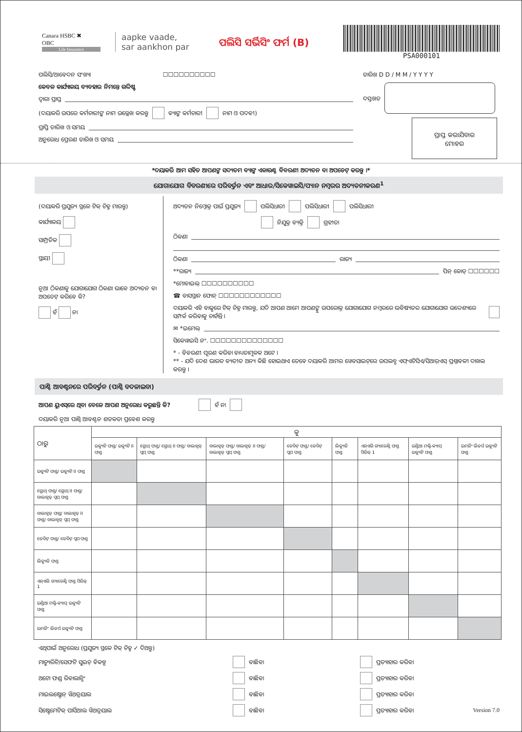Canara HSBC ✖
OBC
Life Insurance
aapke vaade,
sar aankhon par
ପଲିସି ସର୍ଭିସିଂ ଫର୍ମ (B)
PSA000101
ପଲିସି/ଆବେଦନ ସଂଖ୍ୟା ☐☐☐☐☐☐☐☐☐☐
କେବଳ କାର୍ଯ୍ୟାଳୟ ବ୍ୟବହାର ନିମନ୍ତେ ଉଦ୍ଦିଷ୍ଟ
ଦ୍ୱାରା ପ୍ରାପ୍ତ
(ଦୟାକରି ଉପରେ କର୍ମଚାରୀଙ୍କ ନାମ ଉଲ୍ଲେଖ କରନ୍ତୁ ବ୍ୟାଙ୍କ କର୍ମଚାରୀ ନାମ ଓ ପଦବୀ)
ପ୍ରାପ୍ତି ତାରିଖ ଓ ସମୟ
ଅନୁରୋଧ ପ୍ରେରଣ ତାରିଖ ଓ ସମୟ
ତାରିଖ D D / M M / Y Y Y Y
ଦସ୍ତଖତ
ପ୍ରାପ୍ତ କରାଯିବାର
ମୋହର
*ଦୟାକରି ଆମ ସହିତ ଆପଣଙ୍କ ସଦ୍ୟତମ ବ୍ୟାଙ୍କ ଏକାଉଣ୍ଟ ବିବରଣୀ ଅଦ୍ୟତନ ବା ଅପଡେଟ୍ କରନ୍ତୁ ।*
ଯୋଗାଯୋଗ ବିବରଣୀରେ ପରିବର୍ତ୍ତନ ଏବଂ ଆଧାର/ସିକେୱାଇସି/ପ୍ୟାନ ନମ୍ବରର ଅଦ୍ୟତନୀକରଣ<sup>1</sup>
(ଦୟାକରି ପ୍ରଯୁଜ୍ୟ ସ୍ଥଳେ ଟିକ୍ ଚିହ୍ନ ମାରନ୍ତୁ)
କାର୍ଯ୍ୟାଳୟ
ସାମ୍ପ୍ରତିକ
ସ୍ଥାୟୀ
ନୂଆ ଠିକଣାକୁ ଯୋଗାଯୋଗ ଠିକଣା ଭାବେ ଅଦ୍ୟତନ ବା ଅପଡେଟ୍ କରିବେ କି?
ହଁ ନା
ଅଦ୍ୟତନ ନିମ୍ନୋକ୍ତ ପାଇଁ ପ୍ରଯୁଜ୍ୟ ପଲିସିଧାରୀ ପଲିସିଧାରୀ ପଲିସିଧାରୀ
ନିଯୁକ୍ତ ବ୍ୟକ୍ତି ଗ୍ରହୀତା
ଠିକଣା
ଠିକଣା ରାଜ୍ୟ
**ରାଜ୍ୟ ପିନ୍ କୋଡ୍ ☐☐☐☐☐☐
*ମୋବାଇଲ୍ ☐☐☐☐☐☐☐☐☐☐
☎ ବାସସ୍ଥାନ ଫୋନ୍ ☐☐☐☐☐☐☐☐☐☐☐☐
ଦୟାକରି ଏହି ବାକ୍ସରେ ଟିକ୍ ଚିହ୍ନ ମାରନ୍ତୁ, ଯଦି ଆପଣ ଆମେ ଆପଣଙ୍କୁ ଉପରୋକ୍ତ ଯୋଗାଯୋଗ ନମ୍ବରରେ ଭବିଷ୍ୟତର ଯୋଗାଯୋଗ ଉଦ୍ଦେଶ୍ୟରେ ସମ୍ପର୍କ କରିବାକୁ ଚାହାଁନ୍ତି ।
✉ *ଇମେଲ୍
ସିକେୱାଇସି ନଂ. ☐☐☐☐☐☐☐☐☐☐☐☐☐☐
* - ବିବରଣୀ ପୂରଣ କରିବା ବାଧ୍ୟତାମୂଳକ ଅଟେ ।
** - ଯଦି ଦେଶ ଭାରତ ବ୍ୟତୀତ ଅନ୍ୟ କିଛି ହୋଇଥାଏ ତେବେ ଦୟାକରି ଆମର ୱେବସାଇଟ୍‌ରେ ଉପଲବ୍ଧ ଏଫ୍‌ଏଟିସିଏ/ସିଆର୍‌ଏସ୍ ପ୍ରଶ୍ନାବଳୀ ଦାଖଲ କରନ୍ତୁ ।
ପାଣ୍ଠି ଆବଣ୍ଟନରେ ପରିବର୍ତ୍ତନ (ପାଣ୍ଠି ବଦଳାଇବା)
ଆପଣ ୟୁଏସ୍‌ରେ ଥିବା ବେଳେ ଆପଣ ଅନୁରୋଧ କରୁଛନ୍ତି କି? ହଁ ନା
ଦୟାକରି ନୂଆ ପାଣ୍ଠି ଆବଣ୍ଟନ ଶତକଡା ପ୍ରବେଶ କରନ୍ତୁ
| ଠାରୁ | କୁ | | | | | | | |
| --- | --- | --- | --- | --- | --- | --- | --- | --- |
| | ଇକ୍ୟୁଟି ଫଣ୍ଡ/ ଇକ୍ୟୁଟି II ଫଣ୍ଡ | ଗ୍ରୋଥ୍ ଫଣ୍ଡ/ ଗ୍ରୋଥ୍ II ଫଣ୍ଡ/ ବାଲାନ୍ସଡ୍ ପ୍ଲସ୍ ଫଣ୍ଡ | ବାଲାନ୍ସଡ୍ ଫଣ୍ଡ/ ବାଲାନ୍ସଡ୍ II ଫଣ୍ଡ/ ବାଲାନ୍ସଡ୍ ପ୍ଲସ୍ ଫଣ୍ଡ | ଡେବିଟ୍ ଫଣ୍ଡ/ ଡେବିଟ୍ ପ୍ଲସ ଫଣ୍ଡ | ଲିକ୍ୟୁଡି ଫଣ୍ଡ | ଏନ୍‌ଏଭି ଗ୍ୟାରେଣ୍ଟି ଫଣ୍ଡ ସିରିଜ୍ 1 | ଇଣ୍ଡିଆ ମଲ୍ଟି-କ୍ୟାପ୍ ଇକ୍ୟୁଟି ଫଣ୍ଡ | ଇମର୍ଜିଂ ଲିଡର୍ସ ଇକ୍ୟୁଟି ଫଣ୍ଡ |
| ଇକ୍ୟୁଟି ଫଣ୍ଡ/ ଇକ୍ୟୁଟି II ଫଣ୍ଡ | | | | | | | | |
| ଗ୍ରୋଥ୍ ଫଣ୍ଡ/ ଗ୍ରୋଥ୍ II ଫଣ୍ଡ/ ବାଲାନ୍ସଡ୍ ପ୍ଲସ୍ ଫଣ୍ଡ | | | | | | | | |
| ବାଲାନ୍ସଡ୍ ଫଣ୍ଡ/ ବାଲାନ୍ସଡ୍ II ଫଣ୍ଡ/ ବାଲାନ୍ସଡ୍ ପ୍ଲସ୍ ଫଣ୍ଡ | | | | | | | | |
| ଡେବିଟ୍ ଫଣ୍ଡ/ ଡେବିଟ୍ ପ୍ଲସ ଫଣ୍ଡ | | | | | | | | |
| ଲିକ୍ୟୁଡି ଫଣ୍ଡ | | | | | | | | |
| ଏନ୍‌ଏଭି ଗ୍ୟାରେଣ୍ଟି ଫଣ୍ଡ ସିରିଜ୍ 1 | | | | | | | | |
| ଇଣ୍ଡିଆ ମଲ୍ଟି-କ୍ୟାପ୍ ଇକ୍ୟୁଟି ଫଣ୍ଡ | | | | | | | | |
| ଇମର୍ଜିଂ ଲିଡର୍ସ ଇକ୍ୟୁଟି ଫଣ୍ଡ | | | | | | | | |
ଏଥିପାଇଁ ଅନୁରୋଧ (ପ୍ରଯୁଜ୍ୟ ସ୍ଥଳେ ଟିକ୍ ଚିହ୍ନ ✓ ଦିଅନ୍ତୁ)
ମାଚ୍ୟୁରିଟି/ସେଫଟି ସୁଇଚ୍ ବିକଳ୍ପ ବାଛିବା ପ୍ରତ୍ୟାହାର କରିବା
ଅଟୋ ଫଣ୍ଡ ରିବାଲାନ୍ସିଂ ବାଛିବା ପ୍ରତ୍ୟାହାର କରିବା
ମାଇଲଷ୍ଟୋନ୍ ୱିଥଡ୍ରୟାଲ ବାଛିବା ପ୍ରତ୍ୟାହାର କରିବା
ସିଷ୍ଟେମେଟିକ୍ ପାର୍ସିଆଲ ୱିଥଡ୍ରୟାଲ ବାଛିବା ପ୍ରତ୍ୟାହାର କରିବା Version 7.0